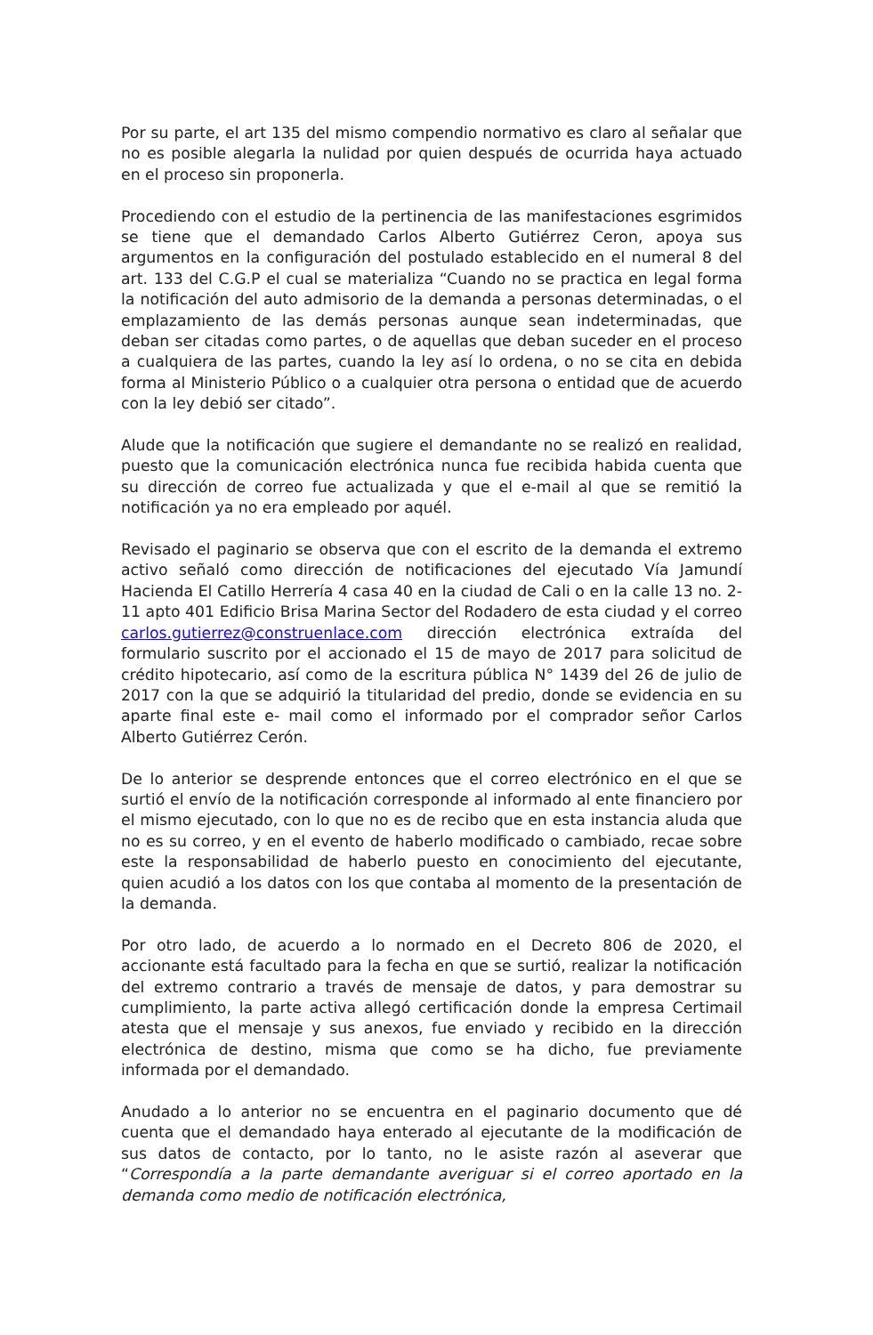Por su parte, el art 135 del mismo compendio normativo es claro al señalar que no es posible alegarla la nulidad por quien después de ocurrida haya actuado en el proceso sin proponerla.
Procediendo con el estudio de la pertinencia de las manifestaciones esgrimidos se tiene que el demandado Carlos Alberto Gutiérrez Ceron, apoya sus argumentos en la configuración del postulado establecido en el numeral 8 del art. 133 del C.G.P el cual se materializa “Cuando no se practica en legal forma la notificación del auto admisorio de la demanda a personas determinadas, o el emplazamiento de las demás personas aunque sean indeterminadas, que deban ser citadas como partes, o de aquellas que deban suceder en el proceso a cualquiera de las partes, cuando la ley así lo ordena, o no se cita en debida forma al Ministerio Público o a cualquier otra persona o entidad que de acuerdo con la ley debió ser citado”.
Alude que la notificación que sugiere el demandante no se realizó en realidad, puesto que la comunicación electrónica nunca fue recibida habida cuenta que su dirección de correo fue actualizada y que el e-mail al que se remitió la notificación ya no era empleado por aquél.
Revisado el paginario se observa que con el escrito de la demanda el extremo activo señaló como dirección de notificaciones del ejecutado Vía Jamundí Hacienda El Catillo Herrería 4 casa 40 en la ciudad de Cali o en la calle 13 no. 2- 11 apto 401 Edificio Brisa Marina Sector del Rodadero de esta ciudad y el correo carlos.gutierrez@construenlace.com dirección electrónica extraída del formulario suscrito por el accionado el 15 de mayo de 2017 para solicitud de crédito hipotecario, así como de la escritura pública N° 1439 del 26 de julio de 2017 con la que se adquirió la titularidad del predio, donde se evidencia en su aparte final este e- mail como el informado por el comprador señor Carlos Alberto Gutiérrez Cerón.
De lo anterior se desprende entonces que el correo electrónico en el que se surtió el envío de la notificación corresponde al informado al ente financiero por el mismo ejecutado, con lo que no es de recibo que en esta instancia aluda que no es su correo, y en el evento de haberlo modificado o cambiado, recae sobre este la responsabilidad de haberlo puesto en conocimiento del ejecutante, quien acudió a los datos con los que contaba al momento de la presentación de la demanda.
Por otro lado, de acuerdo a lo normado en el Decreto 806 de 2020, el accionante está facultado para la fecha en que se surtió, realizar la notificación del extremo contrario a través de mensaje de datos, y para demostrar su cumplimiento, la parte activa allegó certificación donde la empresa Certimail atesta que el mensaje y sus anexos, fue enviado y recibido en la dirección electrónica de destino, misma que como se ha dicho, fue previamente informada por el demandado.
Anudado a lo anterior no se encuentra en el paginario documento que dé cuenta que el demandado haya enterado al ejecutante de la modificación de sus datos de contacto, por lo tanto, no le asiste razón al aseverar que “Correspondía a la parte demandante averiguar si el correo aportado en la demanda como medio de notificación electrónica,